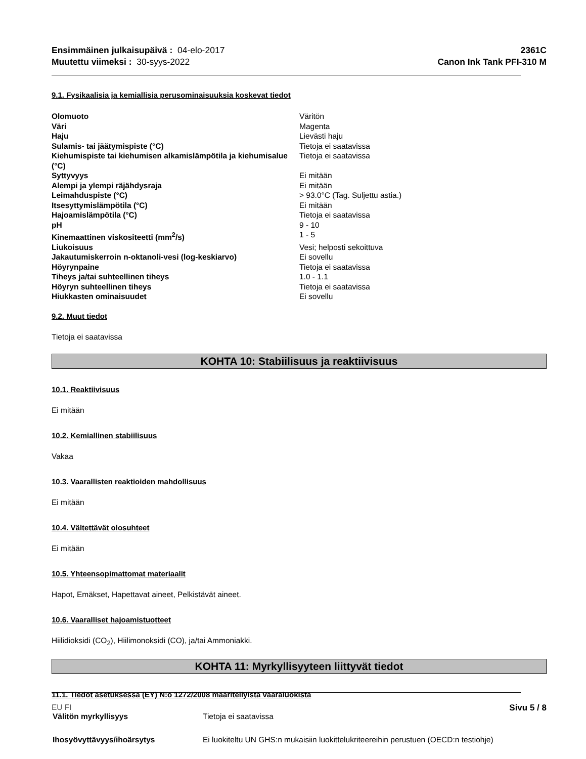Ensimmäinen julkaisupäivä : 04-elo-2017
Muutettu viimeksi : 30-syys-2022
2361C
Canon Ink Tank PFI-310 M
9.1. Fysikaalisia ja kemiallisia perusominaisuuksia koskevat tiedot
| Olomuoto | Väritön |
| Väri | Magenta |
| Haju | Lievästi haju |
| Sulamis- tai jäätymispiste (°C) | Tietoja ei saatavissa |
| Kiehumispiste tai kiehumisen alkamislämpötila ja kiehumisalue (°C) | Tietoja ei saatavissa |
| Syttyvyys | Ei mitään |
| Alempi ja ylempi räjähdysraja | Ei mitään |
| Leimahduspiste (°C) | > 93.0°C (Tag. Suljettu astia.) |
| Itsesyttymislämpötila (°C) | Ei mitään |
| Hajoamislämpötila (°C) | Tietoja ei saatavissa |
| pH | 9 - 10 |
| Kinemaattinen viskositeetti (mm<sup>2</sup>/s) | 1 - 5 |
| Liukoisuus | Vesi; helposti sekoittuva |
| Jakautumiskerroin n-oktanoli-vesi (log-keskiarvo) | Ei sovellu |
| Höyrynpaine | Tietoja ei saatavissa |
| Tiheys ja/tai suhteellinen tiheys | 1.0 - 1.1 |
| Höyryn suhteellinen tiheys | Tietoja ei saatavissa |
| Hiukkasten ominaisuudet | Ei sovellu |
9.2. Muut tiedot
Tietoja ei saatavissa
KOHTA 10: Stabiilisuus ja reaktiivisuus
10.1. Reaktiivisuus
Ei mitään
10.2. Kemiallinen stabiilisuus
Vakaa
10.3. Vaarallisten reaktioiden mahdollisuus
Ei mitään
10.4. Vältettävät olosuhteet
Ei mitään
10.5. Yhteensopimattomat materiaalit
Hapot, Emäkset, Hapettavat aineet, Pelkistävät aineet.
10.6. Vaaralliset hajoamistuotteet
Hiilidioksidi (CO<sub>2</sub>), Hiilimonoksidi (CO), ja/tai Ammoniakki.
KOHTA 11: Myrkyllisyyteen liittyvät tiedot
11.1. Tiedot asetuksessa (EY) N:o 1272/2008 määritellyistä vaaraluokista
| Välitön myrkyllisyys | Tietoja ei saatavissa |
| Ihosyövyttävyys/ihoärsytys | Ei luokiteltu UN GHS:n mukaisiin luokittelukriteereihin perustuen (OECD:n testiohje) |
EU FI Sivu 5 / 8